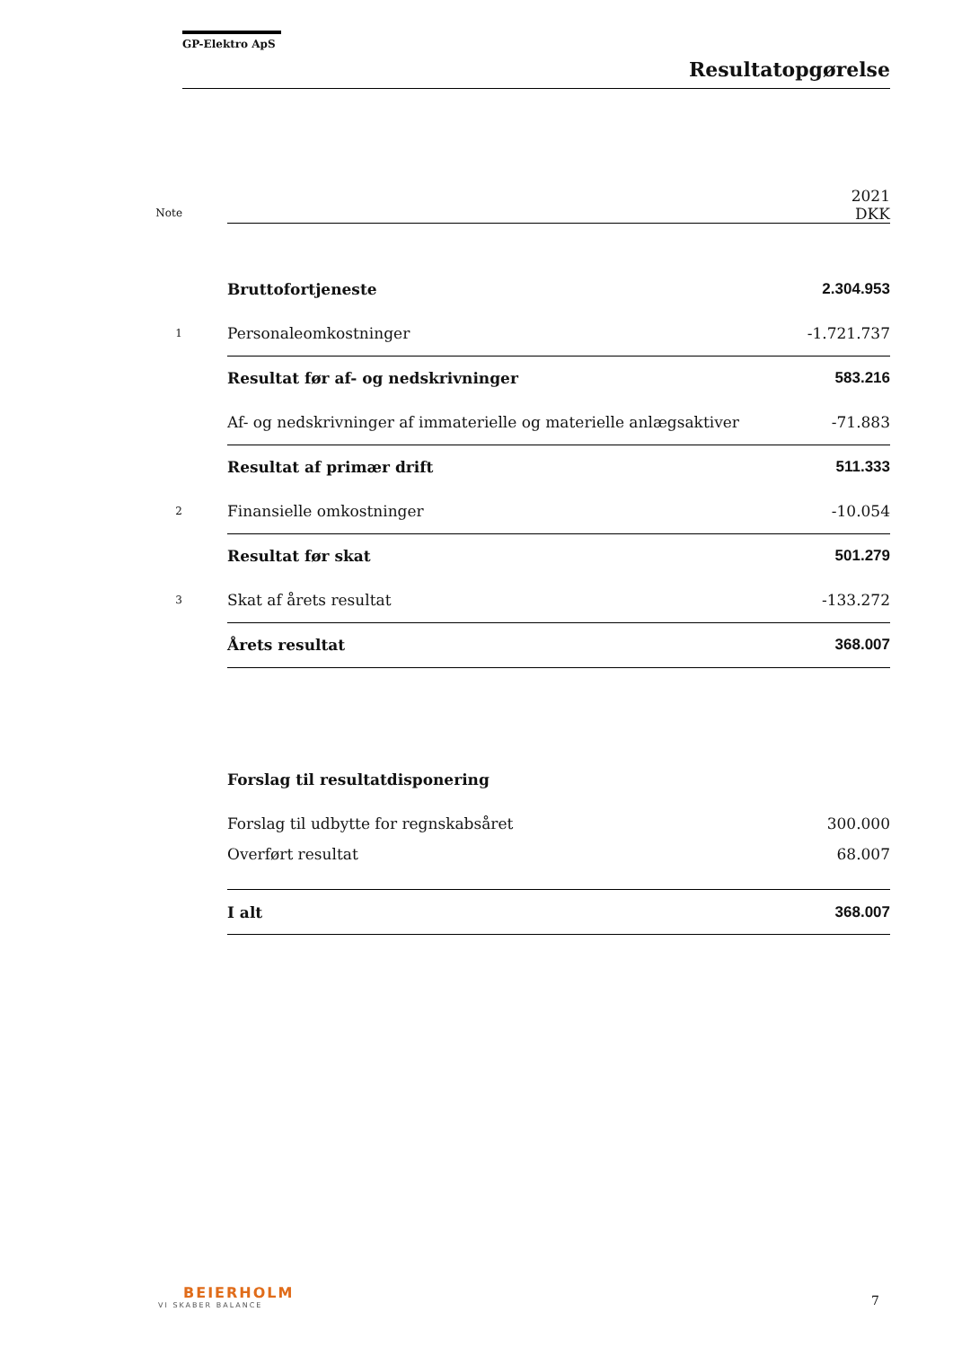GP-Elektro ApS
Resultatopgørelse
| Note | | | 2021 DKK |
| | | Bruttofortjeneste | 2.304.953 |
| 1 | | Personaleomkostninger | -1.721.737 |
| | | Resultat før af- og nedskrivninger | 583.216 |
| | | Af- og nedskrivninger af immaterielle og materielle anlægsaktiver | -71.883 |
| | | Resultat af primær drift | 511.333 |
| 2 | | Finansielle omkostninger | -10.054 |
| | | Resultat før skat | 501.279 |
| 3 | | Skat af årets resultat | -133.272 |
| | | Årets resultat | 368.007 |
| | | Forslag til resultatdisponering | |
| | | Forslag til udbytte for regnskabsåret | 300.000 |
| | | Overført resultat | 68.007 |
| | | I alt | 368.007 |
BEIERHOLM
VI SKABER BALANCE
7